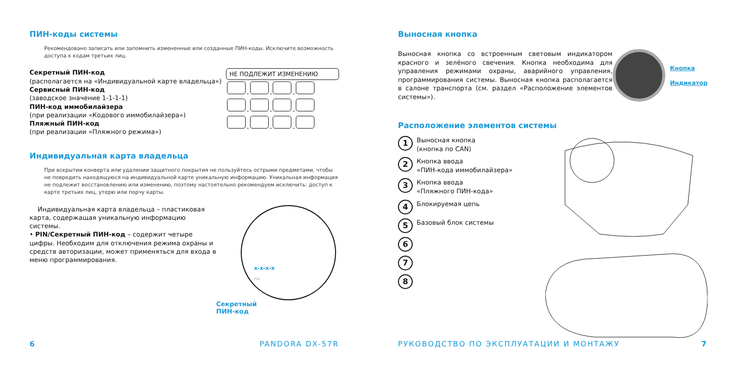ПИН-коды системы
Рекомендовано записать или запомнить измененные или созданные ПИН-коды. Исключите возможность доступа к кодам третьих лиц.
Секретный ПИН-код
(располагается на «Индивидуальной карте владельца»)
Сервисный ПИН-код
(заводское значение 1-1-1-1)
ПИН-код иммобилайзера
(при реализации «Кодового иммобилайзера»)
Пляжный ПИН-код
(при реализации «Пляжного режима»)
НЕ ПОДЛЕЖИТ ИЗМЕНЕНИЮ
- - -
- - -
- - -
Индивидуальная карта владельца
При вскрытии конверта или удалении защитного покрытия не пользуйтесь острыми предметами, чтобы не повредить находящуюся на индивидуальной карте уникальную информацию. Уникальная информация не подлежит восстановлению или изменению, поэтому настоятельно рекомендуем исключить: доступ к карте третьих лиц, утерю или порчу карты.
Индивидуальная карта владельца – пластиковая карта, содержащая уникальную информацию системы.
• PIN/Секретный ПИН-код – содержит четыре цифры. Необходим для отключения режима охраны и средств авторизации, может применяться для входа в меню программирования.
x-x-x-x
PIN
Секретный
ПИН-код
6 PANDORA DX-57R
Выносная кнопка
Выносная кнопка со встроенным световым индикатором красного и зелёного свечения. Кнопка необходима для управления режимами охраны, аварийного управления, программирования системы. Выносная кнопка располагается в салоне транспорта (см. раздел «Расположение элементов системы»).
Кнопка
Индикатор
Расположение элементов системы
1 Выносная кнопка
(кнопка по CAN)
2 Кнопка ввода
«ПИН-кода иммобилайзера»
3 Кнопка ввода
«Пляжного ПИН-кода»
4 Блокируемая цепь
5 Базовый блок системы
6
7
8
РУКОВОДСТВО ПО ЭКСПЛУАТАЦИИ И МОНТАЖУ 7